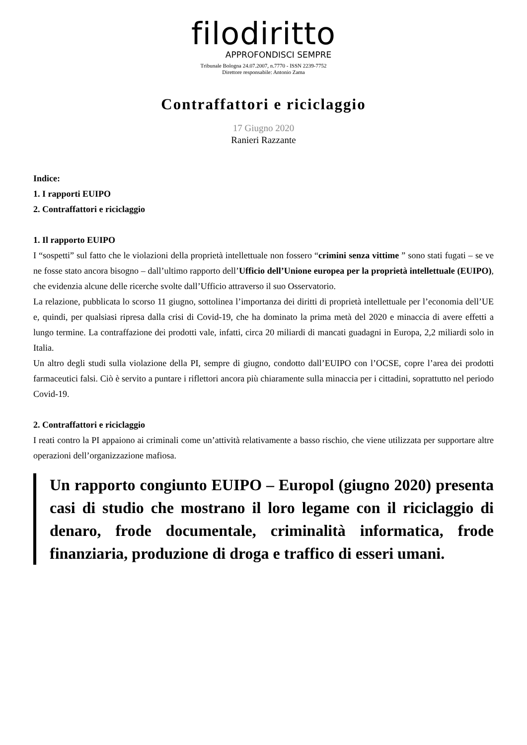filodiritto
APPROFONDISCI SEMPRE
Tribunale Bologna 24.07.2007, n.7770 - ISSN 2239-7752
Direttore responsabile: Antonio Zama
Contraffattori e riciclaggio
17 Giugno 2020
Ranieri Razzante
Indice:
1. I rapporti EUIPO
2. Contraffattori e riciclaggio
1. Il rapporto EUIPO
I “sospetti” sul fatto che le violazioni della proprietà intellettuale non fossero “crimini senza vittime ” sono stati fugati – se ve ne fosse stato ancora bisogno – dall’ultimo rapporto dell’Ufficio dell’Unione europea per la proprietà intellettuale (EUIPO), che evidenzia alcune delle ricerche svolte dall’Ufficio attraverso il suo Osservatorio.
La relazione, pubblicata lo scorso 11 giugno, sottolinea l’importanza dei diritti di proprietà intellettuale per l’economia dell’UE e, quindi, per qualsiasi ripresa dalla crisi di Covid-19, che ha dominato la prima metà del 2020 e minaccia di avere effetti a lungo termine. La contraffazione dei prodotti vale, infatti, circa 20 miliardi di mancati guadagni in Europa, 2,2 miliardi solo in Italia.
Un altro degli studi sulla violazione della PI, sempre di giugno, condotto dall’EUIPO con l’OCSE, copre l’area dei prodotti farmaceutici falsi. Ciò è servito a puntare i riflettori ancora più chiaramente sulla minaccia per i cittadini, soprattutto nel periodo Covid-19.
2. Contraffattori e riciclaggio
I reati contro la PI appaiono ai criminali come un’attività relativamente a basso rischio, che viene utilizzata per supportare altre operazioni dell’organizzazione mafiosa.
Un rapporto congiunto EUIPO – Europol (giugno 2020) presenta casi di studio che mostrano il loro legame con il riciclaggio di denaro, frode documentale, criminalità informatica, frode finanziaria, produzione di droga e traffico di esseri umani.